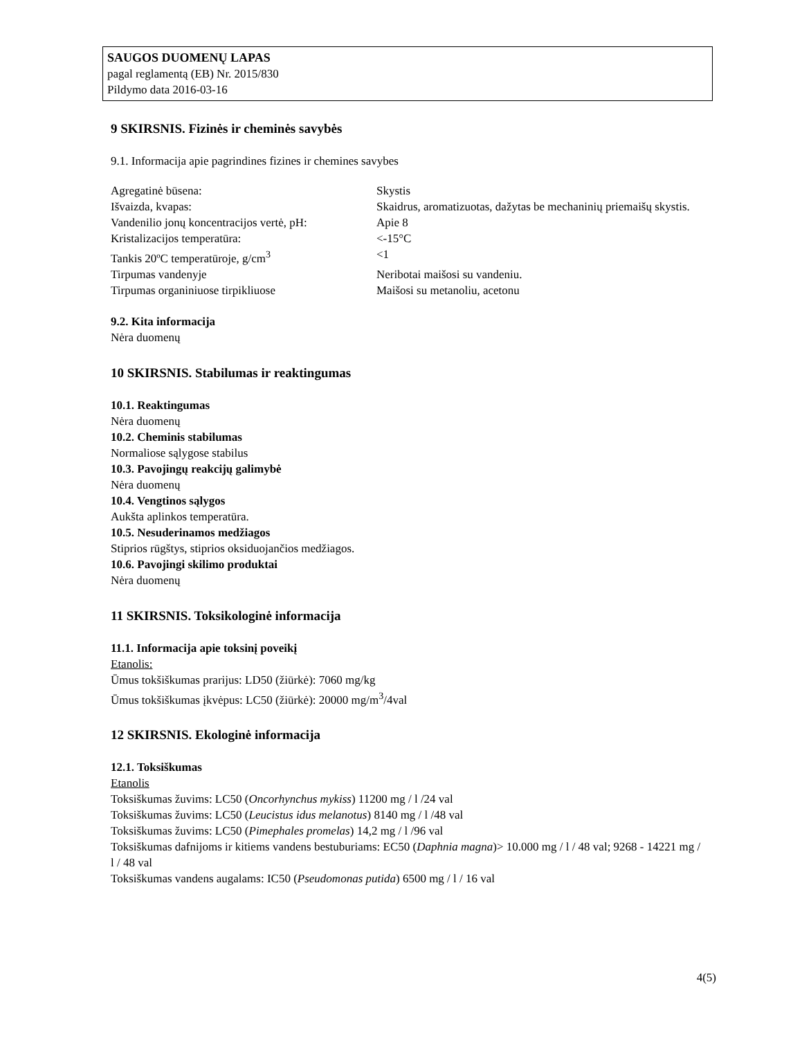SAUGOS DUOMENŲ LAPAS
pagal reglamentą (EB) Nr. 2015/830
Pildymo data 2016-03-16
9 SKIRSNIS. Fizinės ir cheminės savybės
9.1. Informacija apie pagrindines fizines ir chemines savybes
| Agregatinė būsena: | Skystis |
| Išvaizda, kvapas: | Skaidrus, aromatizuotas, dažytas be mechaninių priemaišų skystis. |
| Vandenilio jonų koncentracijos vertė, pH: | Apie 8 |
| Kristalizacijos temperatūra: | <-15°C |
| Tankis 20ºC temperatūroje, g/cm<sup>3</sup> | <1 |
| Tirpumas vandenyje | Neribotai maišosi su vandeniu. |
| Tirpumas organiniuose tirpikliuose | Maišosi su metanoliu, acetonu |
9.2. Kita informacija
Nėra duomenų
10 SKIRSNIS. Stabilumas ir reaktingumas
10.1. Reaktingumas
Nėra duomenų
10.2. Cheminis stabilumas
Normaliose sąlygose stabilus
10.3. Pavojingų reakcijų galimybė
Nėra duomenų
10.4. Vengtinos sąlygos
Aukšta aplinkos temperatūra.
10.5. Nesuderinamos medžiagos
Stiprios rūgštys, stiprios oksiduojančios medžiagos.
10.6. Pavojingi skilimo produktai
Nėra duomenų
11 SKIRSNIS. Toksikologinė informacija
11.1. Informacija apie toksinį poveikį
Etanolis:
Ūmus tokšiškumas prarijus: LD50 (žiūrkė): 7060 mg/kg
Ūmus tokšiškumas įkvėpus: LC50 (žiūrkė): 20000 mg/m<sup>3</sup>/4val
12 SKIRSNIS. Ekologinė informacija
12.1. Toksiškumas
Etanolis
Toksiškumas žuvims: LC50 (Oncorhynchus mykiss) 11200 mg / l /24 val
Toksiškumas žuvims: LC50 (Leucistus idus melanotus) 8140 mg / l /48 val
Toksiškumas žuvims: LC50 (Pimephales promelas) 14,2 mg / l /96 val
Toksiškumas dafnijoms ir kitiems vandens bestuburiams: EC50 (Daphnia magna)> 10.000 mg / l / 48 val; 9268 - 14221 mg / l / 48 val
Toksiškumas vandens augalams: IC50 (Pseudomonas putida) 6500 mg / l / 16 val
4(5)